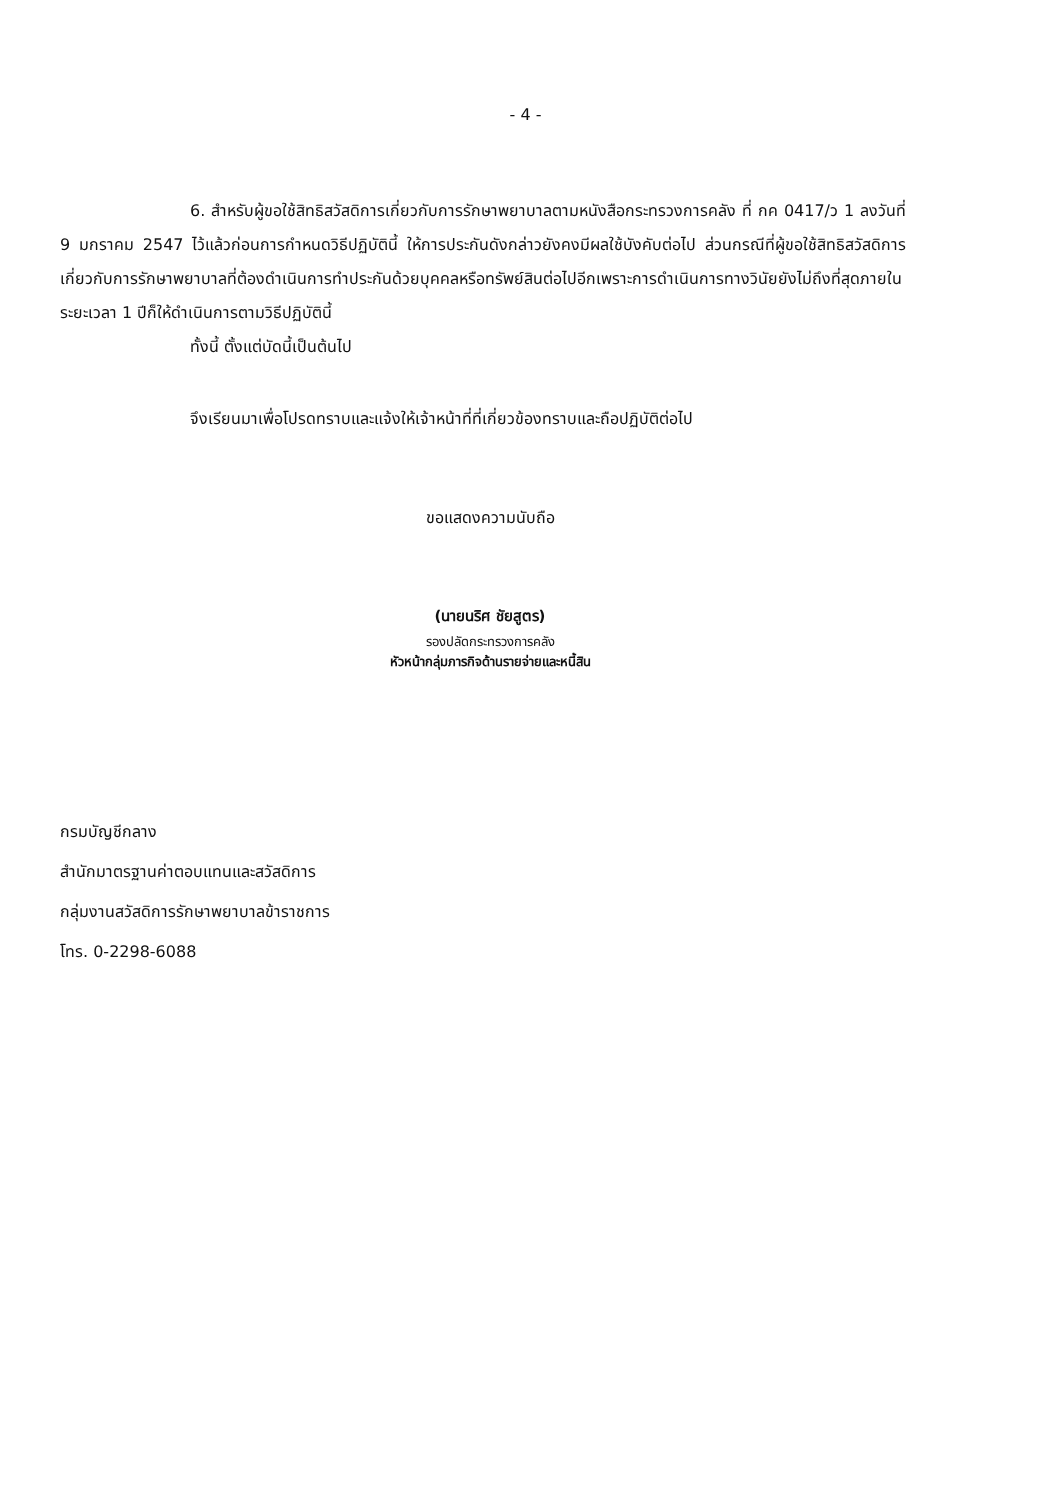- 4 -
6. สำหรับผู้ขอใช้สิทธิสวัสดิการเกี่ยวกับการรักษาพยาบาลตามหนังสือกระทรวงการคลัง ที่ กค 0417/ว 1 ลงวันที่ 9 มกราคม 2547 ไว้แล้วก่อนการกำหนดวิธีปฏิบัตินี้ ให้การประกันดังกล่าวยังคงมีผลใช้บังคับต่อไป ส่วนกรณีที่ผู้ขอใช้สิทธิสวัสดิการเกี่ยวกับการรักษาพยาบาลที่ต้องดำเนินการทำประกันด้วยบุคคลหรือทรัพย์สินต่อไปอีกเพราะการดำเนินการทางวินัยยังไม่ถึงที่สุดภายในระยะเวลา 1 ปีก็ให้ดำเนินการตามวิธีปฏิบัตินี้
ทั้งนี้ ตั้งแต่บัดนี้เป็นต้นไป
จึงเรียนมาเพื่อโปรดทราบและแจ้งให้เจ้าหน้าที่ที่เกี่ยวข้องทราบและถือปฏิบัติต่อไป
ขอแสดงความนับถือ
(นายนริศ ชัยสูตร)
รองปลัดกระทรวงการคลัง
หัวหน้ากลุ่มภารกิจด้านรายจ่ายและหนี้สิน
กรมบัญชีกลาง
สำนักมาตรฐานค่าตอบแทนและสวัสดิการ
กลุ่มงานสวัสดิการรักษาพยาบาลข้าราชการ
โทร. 0-2298-6088